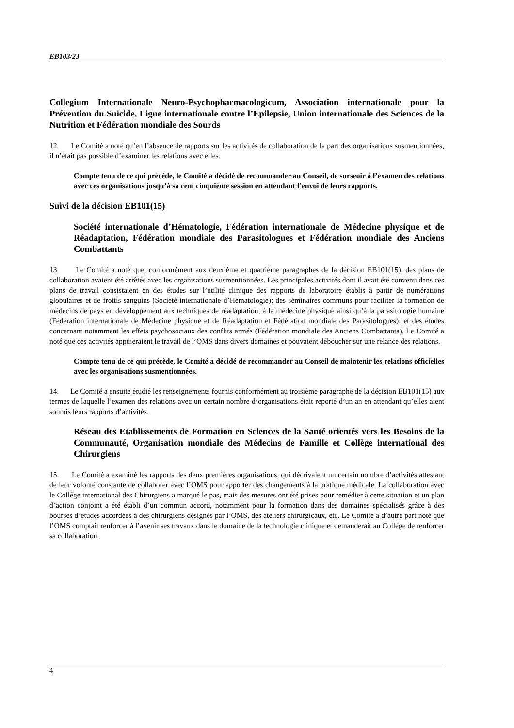EB103/23
Collegium Internationale Neuro-Psychopharmacologicum, Association internationale pour la Prévention du Suicide, Ligue internationale contre l’Epilepsie, Union internationale des Sciences de la Nutrition et Fédération mondiale des Sourds
12. Le Comité a noté qu’en l’absence de rapports sur les activités de collaboration de la part des organisations susmentionnées, il n’était pas possible d’examiner les relations avec elles.
Compte tenu de ce qui précède, le Comité a décidé de recommander au Conseil, de surseoir à l’examen des relations avec ces organisations jusqu’à sa cent cinquième session en attendant l’envoi de leurs rapports.
Suivi de la décision EB101(15)
Société internationale d’Hématologie, Fédération internationale de Médecine physique et de Réadaptation, Fédération mondiale des Parasitologues et Fédération mondiale des Anciens Combattants
13. Le Comité a noté que, conformément aux deuxième et quatrième paragraphes de la décision EB101(15), des plans de collaboration avaient été arrêtés avec les organisations susmentionnées. Les principales activités dont il avait été convenu dans ces plans de travail consistaient en des études sur l’utilité clinique des rapports de laboratoire établis à partir de numérations globulaires et de frottis sanguins (Société internationale d’Hématologie); des séminaires communs pour faciliter la formation de médecins de pays en développement aux techniques de réadaptation, à la médecine physique ainsi qu’à la parasitologie humaine (Fédération internationale de Médecine physique et de Réadaptation et Fédération mondiale des Parasitologues); et des études concernant notamment les effets psychosociaux des conflits armés (Fédération mondiale des Anciens Combattants). Le Comité a noté que ces activités appuieraient le travail de l’OMS dans divers domaines et pouvaient déboucher sur une relance des relations.
Compte tenu de ce qui précède, le Comité a décidé de recommander au Conseil de maintenir les relations officielles avec les organisations susmentionnées.
14. Le Comité a ensuite étudié les renseignements fournis conformément au troisième paragraphe de la décision EB101(15) aux termes de laquelle l’examen des relations avec un certain nombre d’organisations était reporté d’un an en attendant qu’elles aient soumis leurs rapports d’activités.
Réseau des Etablissements de Formation en Sciences de la Santé orientés vers les Besoins de la Communauté, Organisation mondiale des Médecins de Famille et Collège international des Chirurgiens
15. Le Comité a examiné les rapports des deux premières organisations, qui décrivaient un certain nombre d’activités attestant de leur volonté constante de collaborer avec l’OMS pour apporter des changements à la pratique médicale. La collaboration avec le Collège international des Chirurgiens a marqué le pas, mais des mesures ont été prises pour remédier à cette situation et un plan d’action conjoint a été établi d’un commun accord, notamment pour la formation dans des domaines spécialisés grâce à des bourses d’études accordées à des chirurgiens désignés par l’OMS, des ateliers chirurgicaux, etc. Le Comité a d’autre part noté que l’OMS comptait renforcer à l’avenir ses travaux dans le domaine de la technologie clinique et demanderait au Collège de renforcer sa collaboration.
4